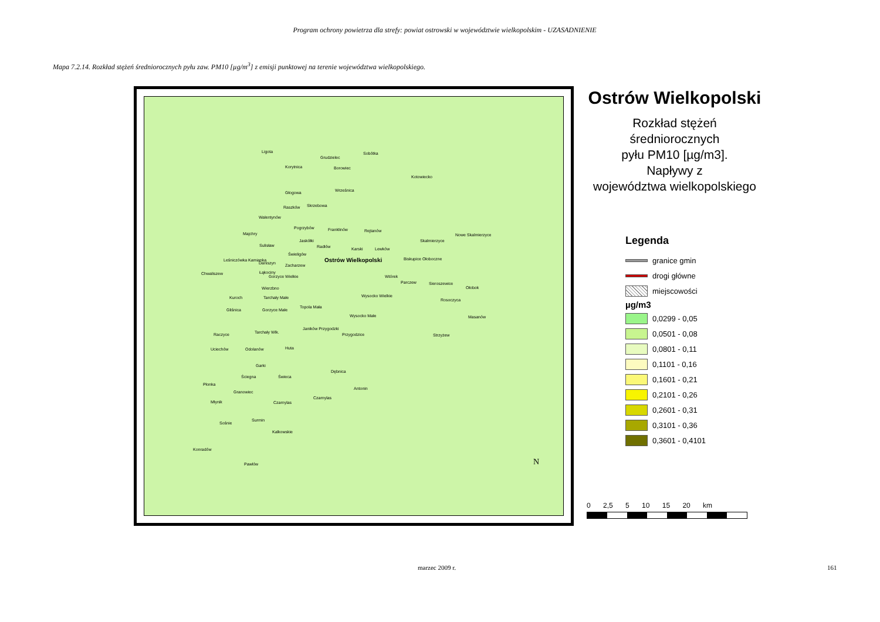Program ochrony powietrza dla strefy: powiat ostrowski w województwie wielkopolskim - UZASADNIENIE
Mapa 7.2.14. Rozkład stężeń średniorocznych pyłu zaw. PM10 [µg/m<sup>3</sup>] z emisji punktowej na terenie województwa wielkopolskiego.
Ligota
Grudzielec
Sobótka
Korytnica Borowiec
Kotowiecko
Głogowa Wrześnica
Raszków Skrzebowa
Walentynów
Pogrzybów Franklinów Rejtanów
Majchry Nowe Skalmierzyce
Jaskółki Skalmierzyce
Sulisław Radłów Karski Lewków
Świeligów
Leśniczówka Kamianka
Daniszyn Zacharzew
Ostrów Wielkopolski Biskupice Ołoboczne
Chwaliszew Łąkociny
Gorzyce Wielkie Wtórek
Parczew Sieroszewice
Ołobok Wierzbno
Kuroch Tarchały Małe Wysocko Wielkie
Rosoczyca
Topola Mała
Gliśnica Gorzyce Małe
Wysocko Małe Masanów
Janików Przygodzki
Tarchały Wlk. Raczyce Przygodzice Strzyżew
Uciechów Odolanów Huta
Garki
Dębnica
Ściegna Świeca
Płonka
Antonin
Granowiec
Czarnylas
Młynik Czarnylas
Sośnie
Surmin
Kalkowskie
Konradów
Pawłów N
Ostrów Wielkopolski
Rozkład stężeń
średniorocznych
pyłu PM10 [µg/m3].
Napływy z
województwa wielkopolskiego
Legenda
granice gmin
drogi główne
miejscowości
µg/m3
0,0299 - 0,05
0,0501 - 0,08
0,0801 - 0,11
0,1101 - 0,16
0,1601 - 0,21
0,2101 - 0,26
0,2601 - 0,31
0,3101 - 0,36
0,3601 - 0,4101
0 2,5 5 10 15 20 km
marzec 2009 r. 161